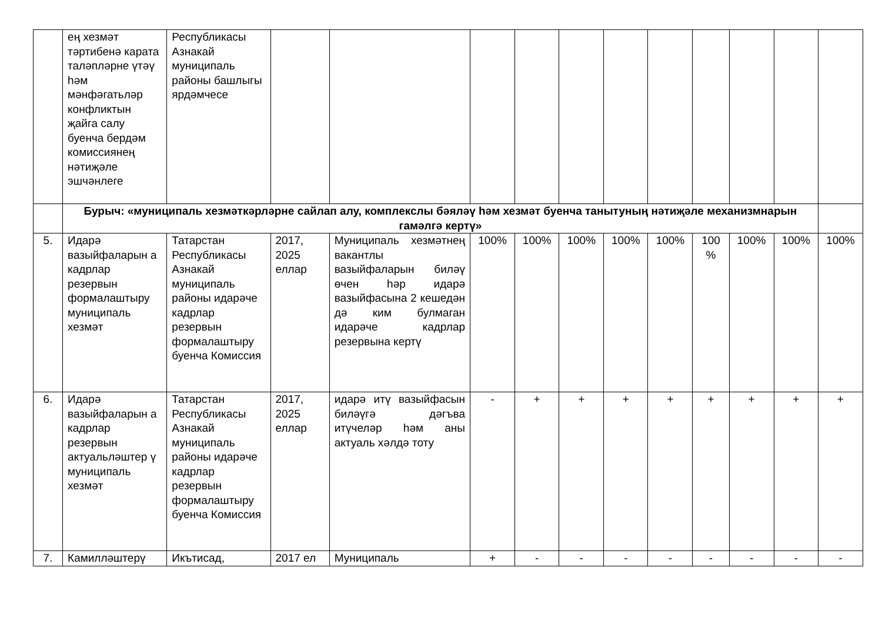| | ең хезмәт тәртибенә карата таләпләрне үтәү һәм мәнфәгатьләр конфликтын җайга салу буенча бердәм комиссиянең нәтиҗәле эшчәнлеге | Республикасы Азнакай муниципаль районы башлыгы ярдәмчесе | | | | | | | | | | | |
| | Бурыч: «муниципаль хезмәткәрләрне сайлап алу, комплекслы бәяләү һәм хезмәт буенча танытуның нәтиҗәле механизмнарын гамәлгә кертү» | | | | | | | | | | | | |
| 5. | Идарә вазыйфаларын а кадрлар резервын формалаштыру муниципаль хезмәт | Татарстан Республикасы Азнакай муниципаль районы идарәче кадрлар резервын формалаштыру буенча Комиссия | 2017, 2025 еллар | Муниципаль хезмәтнең вакантлы вазыйфаларын биләү өчен һәр идарә вазыйфасына 2 кешедән дә ким булмаган идарәче кадрлар резервына кертү | 100% | 100% | 100% | 100% | 100% | 100 % | 100% | 100% | 100% |
| 6. | Идарә вазыйфаларын а кадрлар резервын актуальләштер ү муниципаль хезмәт | Татарстан Республикасы Азнакай муниципаль районы идарәче кадрлар резервын формалаштыру буенча Комиссия | 2017, 2025 еллар | идарә итү вазыйфасын биләүгә дәгъва итүчеләр һәм аны актуаль хәлдә тоту | - | + | + | + | + | + | + | + | + |
| 7. | Камилләштерү | Икътисад, | 2017 ел | Муниципаль | + | - | - | - | - | - | - | - | - |